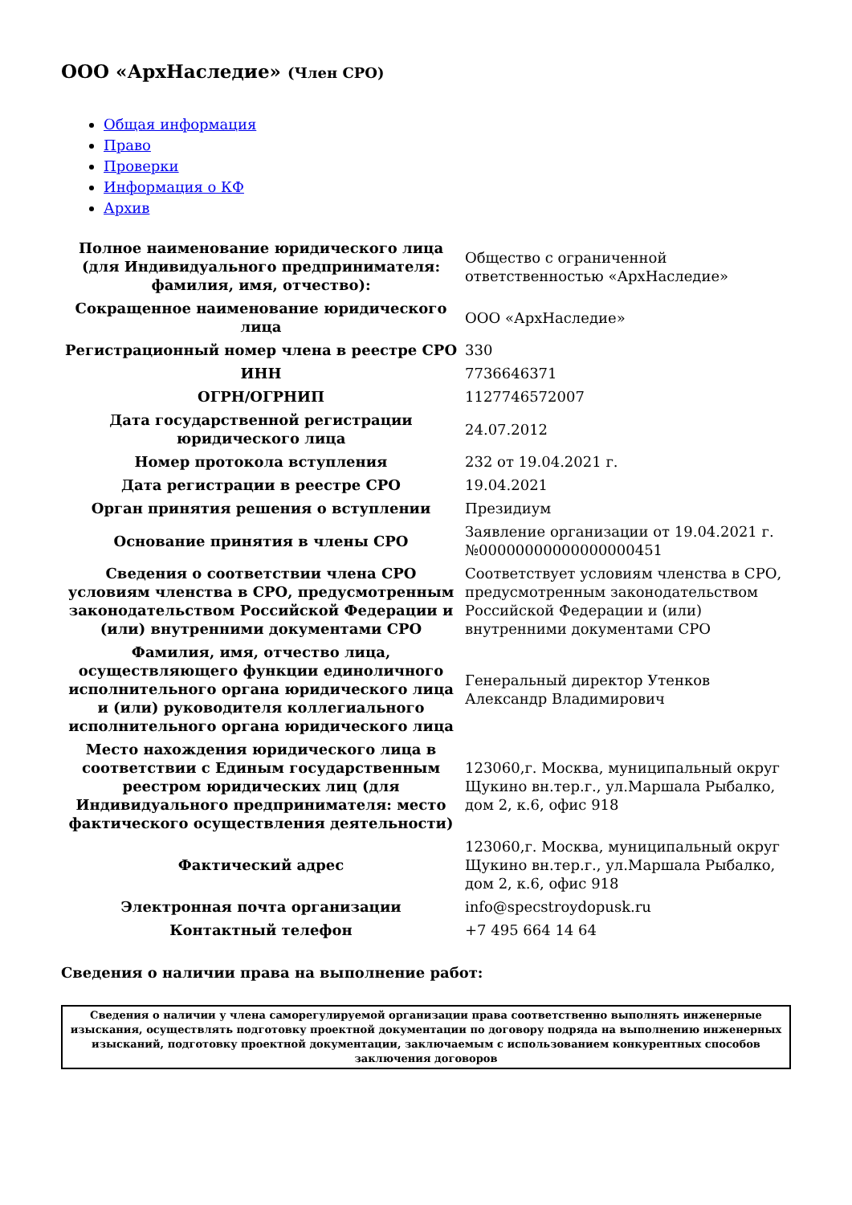ООО «АрхНаследие» (Член СРО)
Общая информация
Право
Проверки
Информация о КФ
Архив
| Полное наименование юридического лица (для Индивидуального предпринимателя: фамилия, имя, отчество): | Общество с ограниченной ответственностью «АрхНаследие» |
| Сокращенное наименование юридического лица | ООО «АрхНаследие» |
| Регистрационный номер члена в реестре СРО | 330 |
| ИНН | 7736646371 |
| ОГРН/ОГРНИП | 1127746572007 |
| Дата государственной регистрации юридического лица | 24.07.2012 |
| Номер протокола вступления | 232 от 19.04.2021 г. |
| Дата регистрации в реестре СРО | 19.04.2021 |
| Орган принятия решения о вступлении | Президиум |
| Основание принятия в члены СРО | Заявление организации от 19.04.2021 г. №00000000000000000451 |
| Сведения о соответствии члена СРО условиям членства в СРО, предусмотренным законодательством Российской Федерации и (или) внутренними документами СРО | Соответствует условиям членства в СРО, предусмотренным законодательством Российской Федерации и (или) внутренними документами СРО |
| Фамилия, имя, отчество лица, осуществляющего функции единоличного исполнительного органа юридического лица и (или) руководителя коллегиального исполнительного органа юридического лица | Генеральный директор Утенков Александр Владимирович |
| Место нахождения юридического лица в соответствии с Единым государственным реестром юридических лиц (для Индивидуального предпринимателя: место фактического осуществления деятельности) | 123060,г. Москва, муниципальный округ Щукино вн.тер.г., ул.Маршала Рыбалко, дом 2, к.6, офис 918 |
| Фактический адрес | 123060,г. Москва, муниципальный округ Щукино вн.тер.г., ул.Маршала Рыбалко, дом 2, к.6, офис 918 |
| Электронная почта организации | info@specstroydopusk.ru |
| Контактный телефон | +7 495 664 14 64 |
Сведения о наличии права на выполнение работ:
| Сведения о наличии у члена саморегулируемой организации права соответственно выполнять инженерные изыскания, осуществлять подготовку проектной документации по договору подряда на выполнению инженерных изысканий, подготовку проектной документации, заключаемым с использованием конкурентных способов заключения договоров |
| --- |